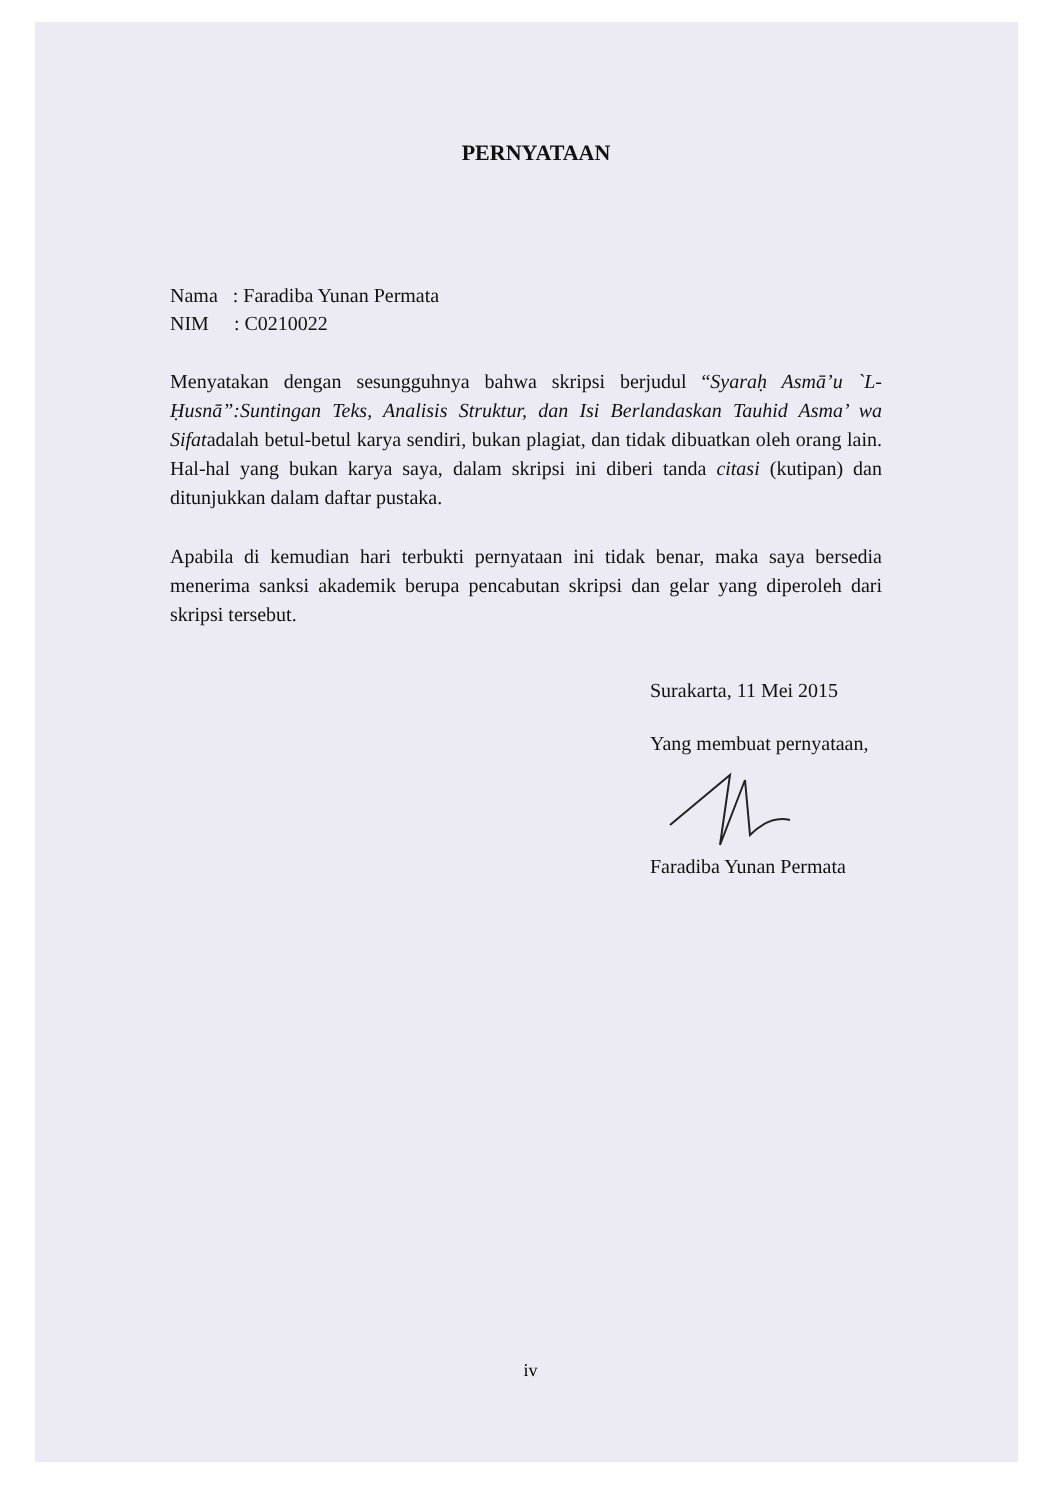PERNYATAAN
Nama : Faradiba Yunan Permata
NIM : C0210022
Menyatakan dengan sesungguhnya bahwa skripsi berjudul “Syaraḥ Asmā’u `L-Ḥusnā”:Suntingan Teks, Analisis Struktur, dan Isi Berlandaskan Tauhid Asma’ wa Sifatadalah betul-betul karya sendiri, bukan plagiat, dan tidak dibuatkan oleh orang lain. Hal-hal yang bukan karya saya, dalam skripsi ini diberi tanda citasi (kutipan) dan ditunjukkan dalam daftar pustaka.
Apabila di kemudian hari terbukti pernyataan ini tidak benar, maka saya bersedia menerima sanksi akademik berupa pencabutan skripsi dan gelar yang diperoleh dari skripsi tersebut.
Surakarta, 11 Mei 2015
Yang membuat pernyataan,
Faradiba Yunan Permata
iv